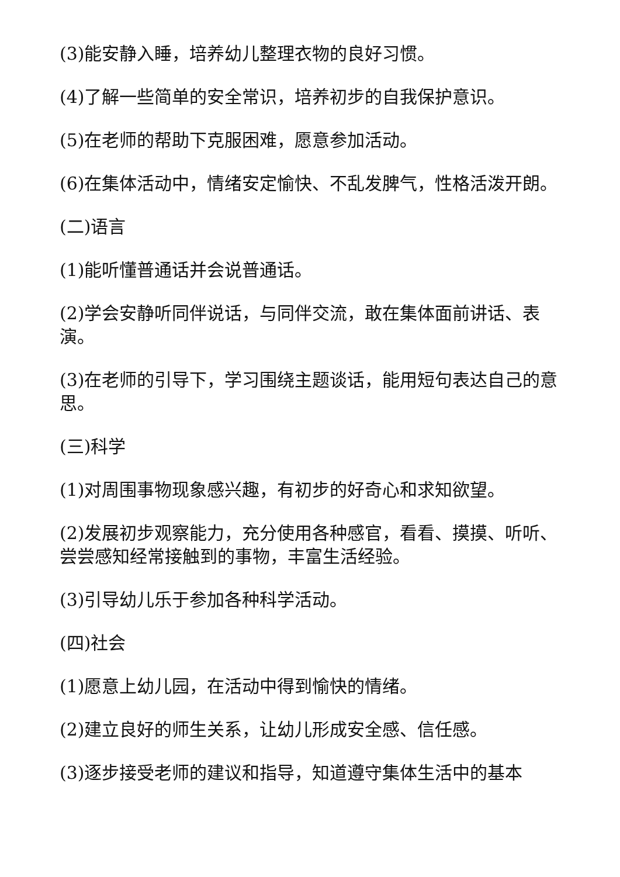(3)能安静入睡，培养幼儿整理衣物的良好习惯。
(4)了解一些简单的安全常识，培养初步的自我保护意识。
(5)在老师的帮助下克服困难，愿意参加活动。
(6)在集体活动中，情绪安定愉快、不乱发脾气，性格活泼开朗。
(二)语言
(1)能听懂普通话并会说普通话。
(2)学会安静听同伴说话，与同伴交流，敢在集体面前讲话、表演。
(3)在老师的引导下，学习围绕主题谈话，能用短句表达自己的意思。
(三)科学
(1)对周围事物现象感兴趣，有初步的好奇心和求知欲望。
(2)发展初步观察能力，充分使用各种感官，看看、摸摸、听听、尝尝感知经常接触到的事物，丰富生活经验。
(3)引导幼儿乐于参加各种科学活动。
(四)社会
(1)愿意上幼儿园，在活动中得到愉快的情绪。
(2)建立良好的师生关系，让幼儿形成安全感、信任感。
(3)逐步接受老师的建议和指导，知道遵守集体生活中的基本